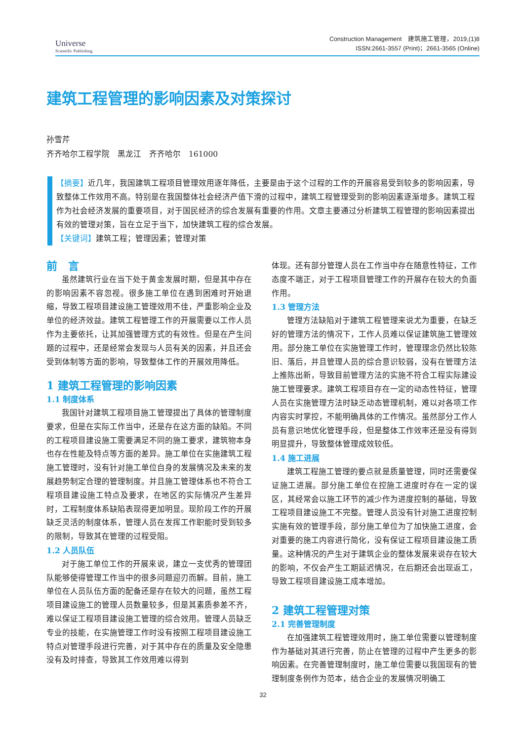Universe
Scientific Publishing
Construction Management　建筑施工管理，2019,(1)8
ISSN:2661-3557 (Print)；2661-3565 (Online)
建筑工程管理的影响因素及对策探讨
孙雪芹
齐齐哈尔工程学院　黑龙江　齐齐哈尔　161000
【摘要】近几年，我国建筑工程项目管理效用逐年降低，主要是由于这个过程的工作的开展容易受到较多的影响因素，导致整体工作效用不高。特别是在我国整体社会经济产值下滑的过程中，建筑工程管理受到的影响因素逐渐增多。建筑工程作为社会经济发展的重要项目，对于国民经济的综合发展有重要的作用。文章主要通过分析建筑工程管理的影响因素提出有效的管理对策，旨在立足于当下，加快建筑工程的综合发展。
【关键词】建筑工程；管理因素；管理对策
前　言
虽然建筑行业在当下处于黄金发展时期，但是其中存在的影响因素不容忽视。很多施工单位在遇到困难时开始退缩，导致工程项目建设施工管理效用不佳，严重影响企业及单位的经济效益。建筑工程管理工作的开展需要以工作人员作为主要依托，让其加强管理方式的有效性。但是在产生问题的过程中，还是经常会发现与人员有关的因素，并且还会受到体制等方面的影响，导致整体工作的开展效用降低。
1 建筑工程管理的影响因素
1.1 制度体系
我国针对建筑工程项目施工管理提出了具体的管理制度要求，但是在实际工作当中，还是存在这方面的缺陷。不同的工程项目建设施工需要满足不同的施工要求，建筑物本身也存在性能及特点等方面的差异。施工单位在实施建筑工程施工管理时，没有针对施工单位自身的发展情况及未来的发展趋势制定合理的管理制度。并且施工管理体系也不符合工程项目建设施工特点及要求，在地区的实际情况产生差异时，工程制度体系缺陷表现得更加明显。现阶段工作的开展缺乏灵活的制度体系，管理人员在发挥工作职能时受到较多的限制，导致其在管理的过程受阻。
1.2 人员队伍
对于施工单位工作的开展来说，建立一支优秀的管理团队能够使得管理工作当中的很多问题迎刃而解。目前，施工单位在人员队伍方面的配备还是存在较大的问题，虽然工程项目建设施工的管理人员数量较多，但是其素质参差不齐，难以保证工程项目建设施工管理的综合效用。管理人员缺乏专业的技能，在实施管理工作时没有按照工程项目建设施工特点对管理手段进行完善，对于其中存在的质量及安全隐患没有及时排查，导致其工作效用难以得到
体现。还有部分管理人员在工作当中存在随意性特征，工作态度不端正，对于工程项目管理工作的开展存在较大的负面作用。
1.3 管理方法
管理方法缺陷对于建筑工程管理来说尤为重要，在缺乏好的管理方法的情况下，工作人员难以保证建筑施工管理效用。部分施工单位在实施管理工作时，管理理念仍然比较陈旧、落后，并且管理人员的综合意识较弱，没有在管理方法上推陈出新，导致目前管理方法的实施不符合工程实际建设施工管理要求。建筑工程项目存在一定的动态性特征，管理人员在实施管理方法时缺乏动态管理机制，难以对各项工作内容实时掌控，不能明确具体的工作情况。虽然部分工作人员有意识地优化管理手段，但是整体工作效率还是没有得到明显提升，导致整体管理成效较低。
1.4 施工进展
建筑工程施工管理的要点就是质量管理，同时还需要保证施工进展。部分施工单位在控施工进度时存在一定的误区，其经常会以施工环节的减少作为进度控制的基础，导致工程项目建设施工不完整。管理人员没有针对施工进度控制实施有效的管理手段，部分施工单位为了加快施工进度，会对重要的施工内容进行简化，没有保证工程项目建设施工质量。这种情况的产生对于建筑企业的整体发展来说存在较大的影响，不仅会产生工期延迟情况，在后期还会出现返工，导致工程项目建设施工成本增加。
2 建筑工程管理对策
2.1 完善管理制度
在加强建筑工程管理效用时，施工单位需要以管理制度作为基础对其进行完善，防止在管理的过程中产生更多的影响因素。在完善管理制度时，施工单位需要以我国现有的管理制度条例作为范本，结合企业的发展情况明确工
32